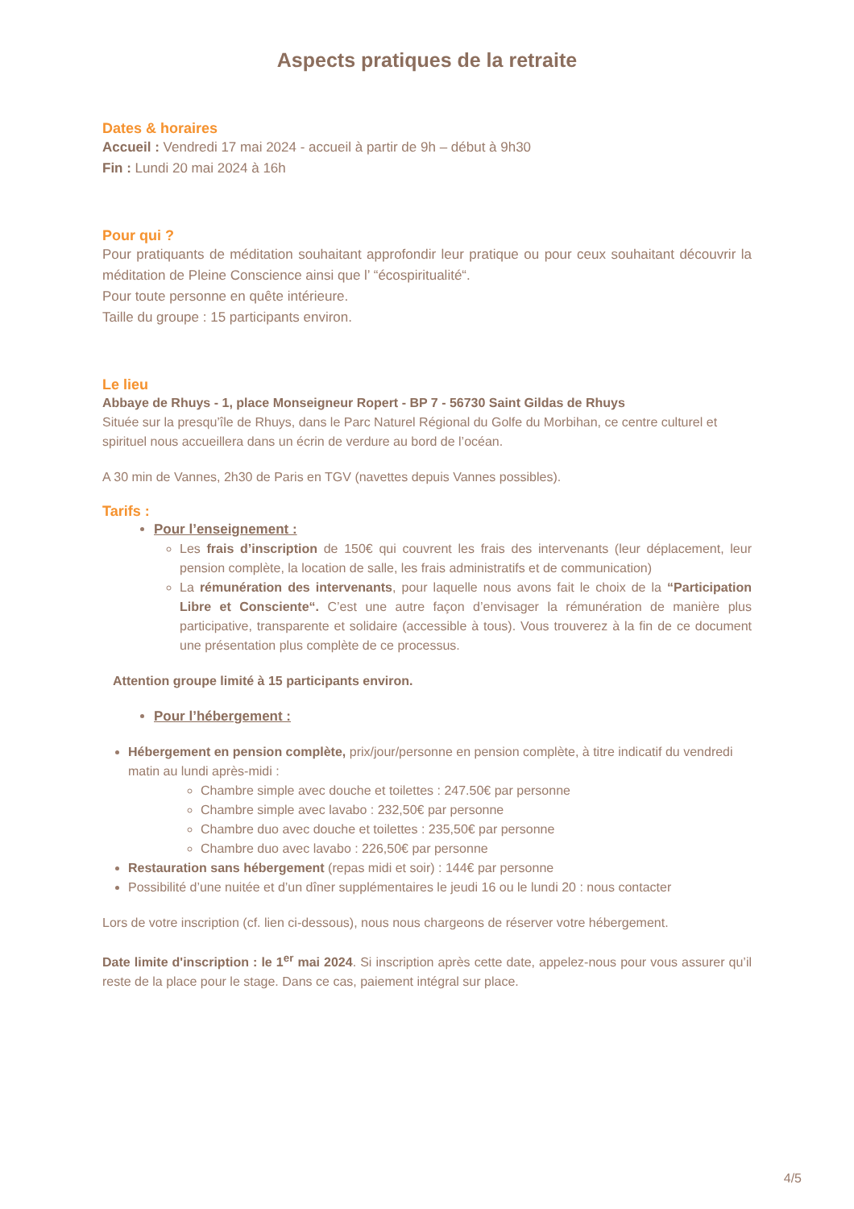Aspects pratiques de la retraite
Dates & horaires
Accueil : Vendredi 17 mai 2024 - accueil à partir de 9h – début à 9h30
Fin : Lundi 20 mai 2024 à 16h
Pour qui ?
Pour pratiquants de méditation souhaitant approfondir leur pratique ou pour ceux souhaitant découvrir la méditation de Pleine Conscience ainsi que l’ “écospiritualité“.
Pour toute personne en quête intérieure.
Taille du groupe : 15 participants environ.
Le lieu
Abbaye de Rhuys - 1, place Monseigneur Ropert - BP 7 - 56730 Saint Gildas de Rhuys
Située sur la presqu’île de Rhuys, dans le Parc Naturel Régional du Golfe du Morbihan, ce centre culturel et spirituel nous accueillera dans un écrin de verdure au bord de l’océan.
A 30 min de Vannes, 2h30 de Paris en TGV (navettes depuis Vannes possibles).
Tarifs :
Pour l’enseignement :
Les frais d’inscription de 150€ qui couvrent les frais des intervenants (leur déplacement, leur pension complète, la location de salle, les frais administratifs et de communication)
La rémunération des intervenants, pour laquelle nous avons fait le choix de la “Participation Libre et Consciente“. C’est une autre façon d’envisager la rémunération de manière plus participative, transparente et solidaire (accessible à tous). Vous trouverez à la fin de ce document une présentation plus complète de ce processus.
Attention groupe limité à 15 participants environ.
Pour l’hébergement :
Hébergement en pension complète, prix/jour/personne en pension complète, à titre indicatif du vendredi matin au lundi après-midi :
Chambre simple avec douche et toilettes : 247.50€ par personne
Chambre simple avec lavabo : 232,50€ par personne
Chambre duo avec douche et toilettes : 235,50€ par personne
Chambre duo avec lavabo : 226,50€ par personne
Restauration sans hébergement (repas midi et soir) : 144€ par personne
Possibilité d’une nuitée et d’un dîner supplémentaires le jeudi 16 ou le lundi 20 : nous contacter
Lors de votre inscription (cf. lien ci-dessous), nous nous chargeons de réserver votre hébergement.
Date limite d'inscription : le 1<sup>er</sup> mai 2024. Si inscription après cette date, appelez-nous pour vous assurer qu’il reste de la place pour le stage. Dans ce cas, paiement intégral sur place.
4/5